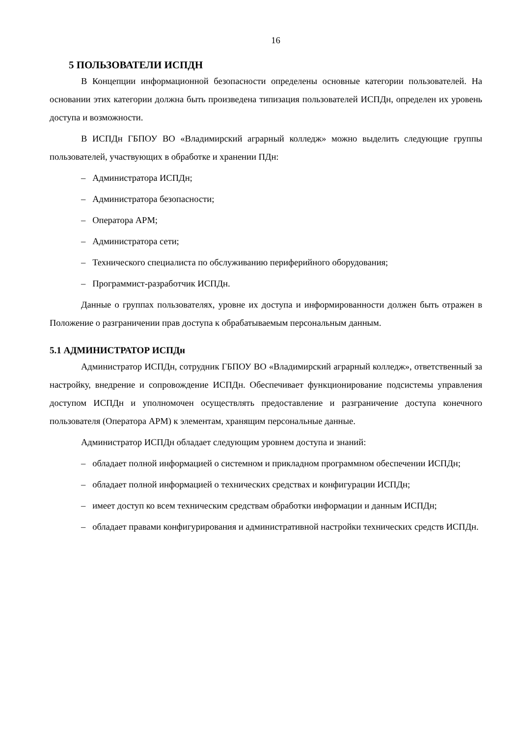16
5 ПОЛЬЗОВАТЕЛИ ИСПДН
В Концепции информационной безопасности определены основные категории пользователей. На основании этих категории должна быть произведена типизация пользователей ИСПДн, определен их уровень доступа и возможности.
В ИСПДн ГБПОУ ВО «Владимирский аграрный колледж» можно выделить следующие группы пользователей, участвующих в обработке и хранении ПДн:
– Администратора ИСПДн;
– Администратора безопасности;
– Оператора АРМ;
– Администратора сети;
– Технического специалиста по обслуживанию периферийного оборудования;
– Программист-разработчик ИСПДн.
Данные о группах пользователях, уровне их доступа и информированности должен быть отражен в Положение о разграничении прав доступа к обрабатываемым персональным данным.
5.1 АДМИНИСТРАТОР ИСПДн
Администратор ИСПДн, сотрудник ГБПОУ ВО «Владимирский аграрный колледж», ответственный за настройку, внедрение и сопровождение ИСПДн. Обеспечивает функционирование подсистемы управления доступом ИСПДн и уполномочен осуществлять предоставление и разграничение доступа конечного пользователя (Оператора АРМ) к элементам, хранящим персональные данные.
Администратор ИСПДн обладает следующим уровнем доступа и знаний:
– обладает полной информацией о системном и прикладном программном обеспечении ИСПДн;
– обладает полной информацией о технических средствах и конфигурации ИСПДн;
– имеет доступ ко всем техническим средствам обработки информации и данным ИСПДн;
– обладает правами конфигурирования и административной настройки технических средств ИСПДн.